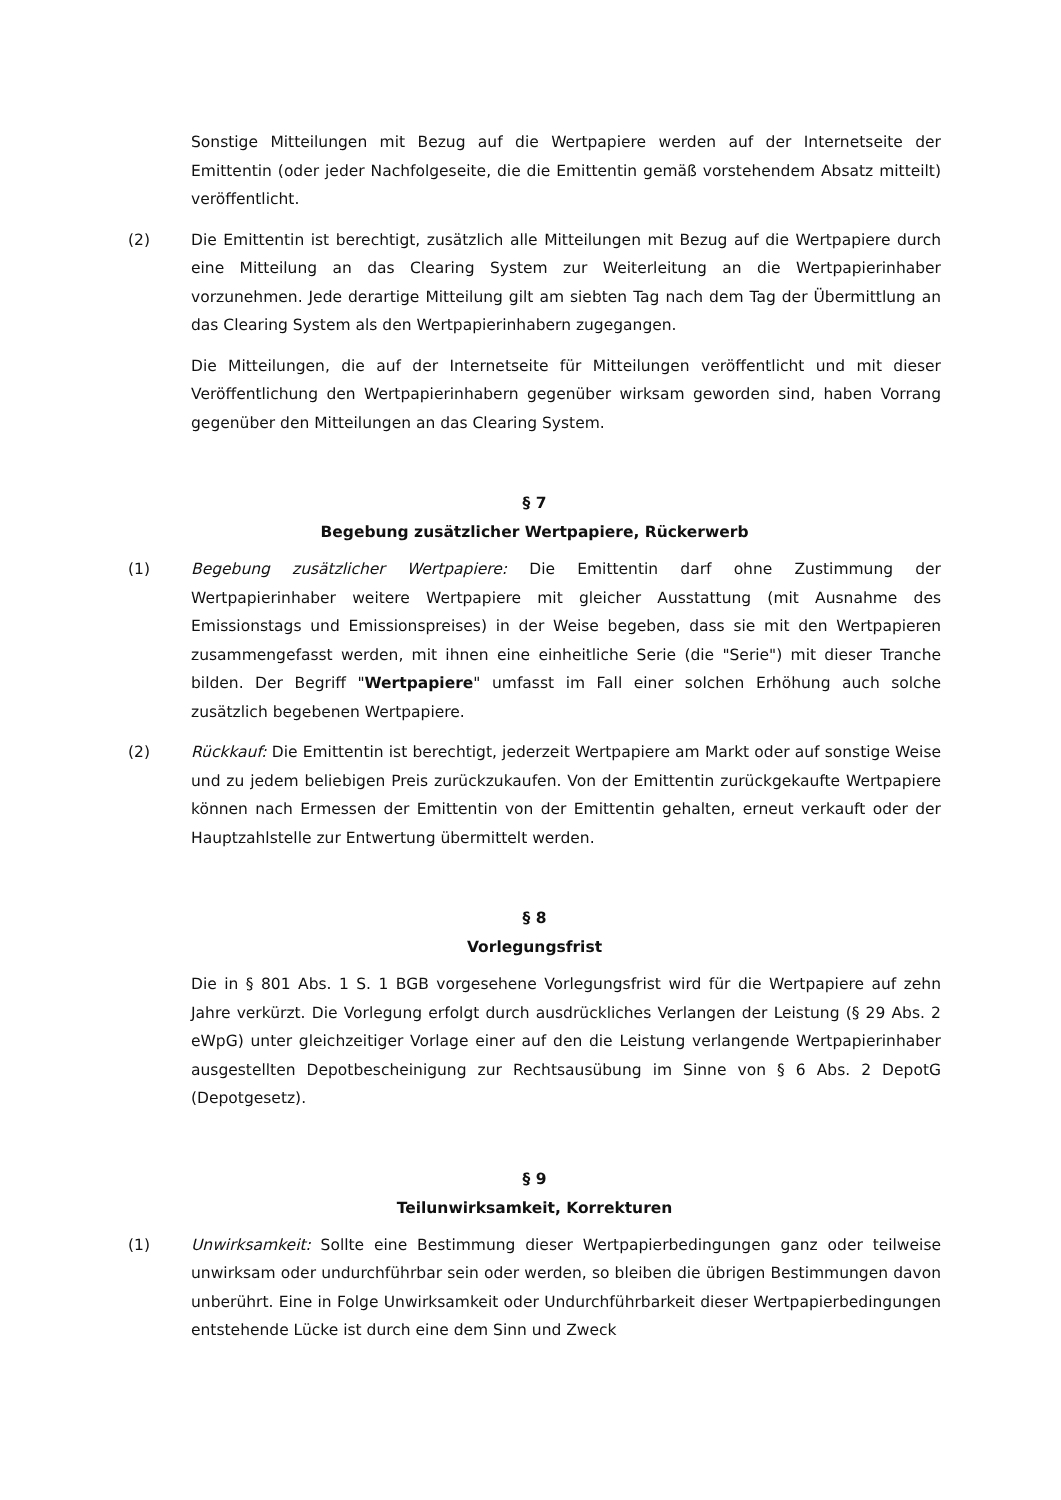Sonstige Mitteilungen mit Bezug auf die Wertpapiere werden auf der Internetseite der Emittentin (oder jeder Nachfolgeseite, die die Emittentin gemäß vorstehendem Absatz mitteilt) veröffentlicht.
(2) Die Emittentin ist berechtigt, zusätzlich alle Mitteilungen mit Bezug auf die Wertpapiere durch eine Mitteilung an das Clearing System zur Weiterleitung an die Wertpapierinhaber vorzunehmen. Jede derartige Mitteilung gilt am siebten Tag nach dem Tag der Übermittlung an das Clearing System als den Wertpapierinhabern zugegangen.
Die Mitteilungen, die auf der Internetseite für Mitteilungen veröffentlicht und mit dieser Veröffentlichung den Wertpapierinhabern gegenüber wirksam geworden sind, haben Vorrang gegenüber den Mitteilungen an das Clearing System.
§ 7
Begebung zusätzlicher Wertpapiere, Rückerwerb
(1) Begebung zusätzlicher Wertpapiere: Die Emittentin darf ohne Zustimmung der Wertpapierinhaber weitere Wertpapiere mit gleicher Ausstattung (mit Ausnahme des Emissionstags und Emissionspreises) in der Weise begeben, dass sie mit den Wertpapieren zusammengefasst werden, mit ihnen eine einheitliche Serie (die "Serie") mit dieser Tranche bilden. Der Begriff "Wertpapiere" umfasst im Fall einer solchen Erhöhung auch solche zusätzlich begebenen Wertpapiere.
(2) Rückkauf: Die Emittentin ist berechtigt, jederzeit Wertpapiere am Markt oder auf sonstige Weise und zu jedem beliebigen Preis zurückzukaufen. Von der Emittentin zurückgekaufte Wertpapiere können nach Ermessen der Emittentin von der Emittentin gehalten, erneut verkauft oder der Hauptzahlstelle zur Entwertung übermittelt werden.
§ 8
Vorlegungsfrist
Die in § 801 Abs. 1 S. 1 BGB vorgesehene Vorlegungsfrist wird für die Wertpapiere auf zehn Jahre verkürzt. Die Vorlegung erfolgt durch ausdrückliches Verlangen der Leistung (§ 29 Abs. 2 eWpG) unter gleichzeitiger Vorlage einer auf den die Leistung verlangende Wertpapierinhaber ausgestellten Depotbescheinigung zur Rechtsausübung im Sinne von § 6 Abs. 2 DepotG (Depotgesetz).
§ 9
Teilunwirksamkeit, Korrekturen
(1) Unwirksamkeit: Sollte eine Bestimmung dieser Wertpapierbedingungen ganz oder teilweise unwirksam oder undurchführbar sein oder werden, so bleiben die übrigen Bestimmungen davon unberührt. Eine in Folge Unwirksamkeit oder Undurchführbarkeit dieser Wertpapierbedingungen entstehende Lücke ist durch eine dem Sinn und Zweck